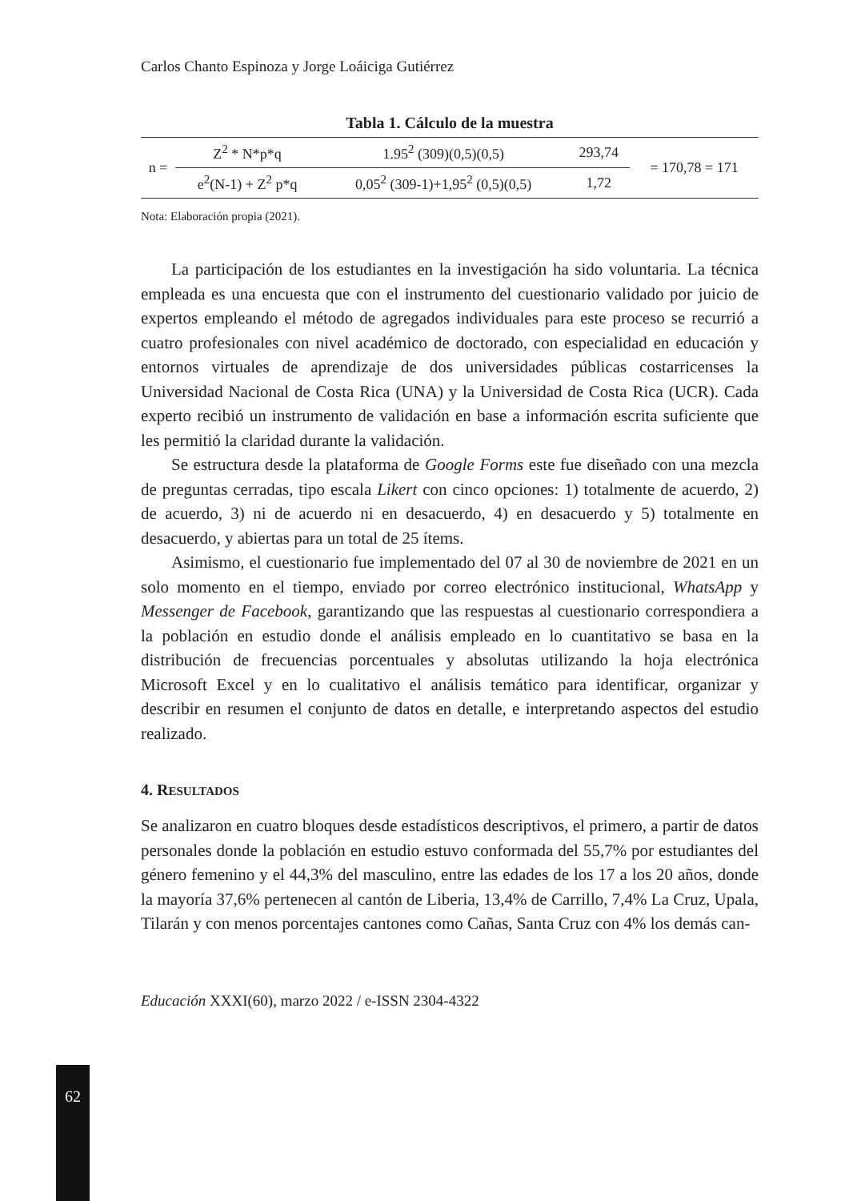62
Carlos Chanto Espinoza y Jorge Loáiciga Gutiérrez
Tabla 1. Cálculo de la muestra
| n = | Z<sup>2</sup> * N*p*q | 1.95<sup>2</sup> (309)(0,5)(0,5) | 293,74 | = 170,78 = 171 |
| | e<sup>2</sup>(N-1) + Z<sup>2</sup> p*q | 0,05<sup>2</sup> (309-1)+1,95<sup>2</sup> (0,5)(0,5) | 1,72 | |
Nota: Elaboración propia (2021).
La participación de los estudiantes en la investigación ha sido voluntaria. La técnica empleada es una encuesta que con el instrumento del cuestionario validado por juicio de expertos empleando el método de agregados individuales para este proceso se recurrió a cuatro profesionales con nivel académico de doctorado, con especialidad en educación y entornos virtuales de aprendizaje de dos universidades públicas costarricenses la Universidad Nacional de Costa Rica (UNA) y la Universidad de Costa Rica (UCR). Cada experto recibió un instrumento de validación en base a información escrita suficiente que les permitió la claridad durante la validación.
Se estructura desde la plataforma de Google Forms este fue diseñado con una mezcla de preguntas cerradas, tipo escala Likert con cinco opciones: 1) totalmente de acuerdo, 2) de acuerdo, 3) ni de acuerdo ni en desacuerdo, 4) en desacuerdo y 5) totalmente en desacuerdo, y abiertas para un total de 25 ítems.
Asimismo, el cuestionario fue implementado del 07 al 30 de noviembre de 2021 en un solo momento en el tiempo, enviado por correo electrónico institucional, WhatsApp y Messenger de Facebook, garantizando que las respuestas al cuestionario correspondiera a la población en estudio donde el análisis empleado en lo cuantitativo se basa en la distribución de frecuencias porcentuales y absolutas utilizando la hoja electrónica Microsoft Excel y en lo cualitativo el análisis temático para identificar, organizar y describir en resumen el conjunto de datos en detalle, e interpretando aspectos del estudio realizado.
4. RESULTADOS
Se analizaron en cuatro bloques desde estadísticos descriptivos, el primero, a partir de datos personales donde la población en estudio estuvo conformada del 55,7% por estudiantes del género femenino y el 44,3% del masculino, entre las edades de los 17 a los 20 años, donde la mayoría 37,6% pertenecen al cantón de Liberia, 13,4% de Carrillo, 7,4% La Cruz, Upala, Tilarán y con menos porcentajes cantones como Cañas, Santa Cruz con 4% los demás can-
Educación XXXI(60), marzo 2022 / e-ISSN 2304-4322